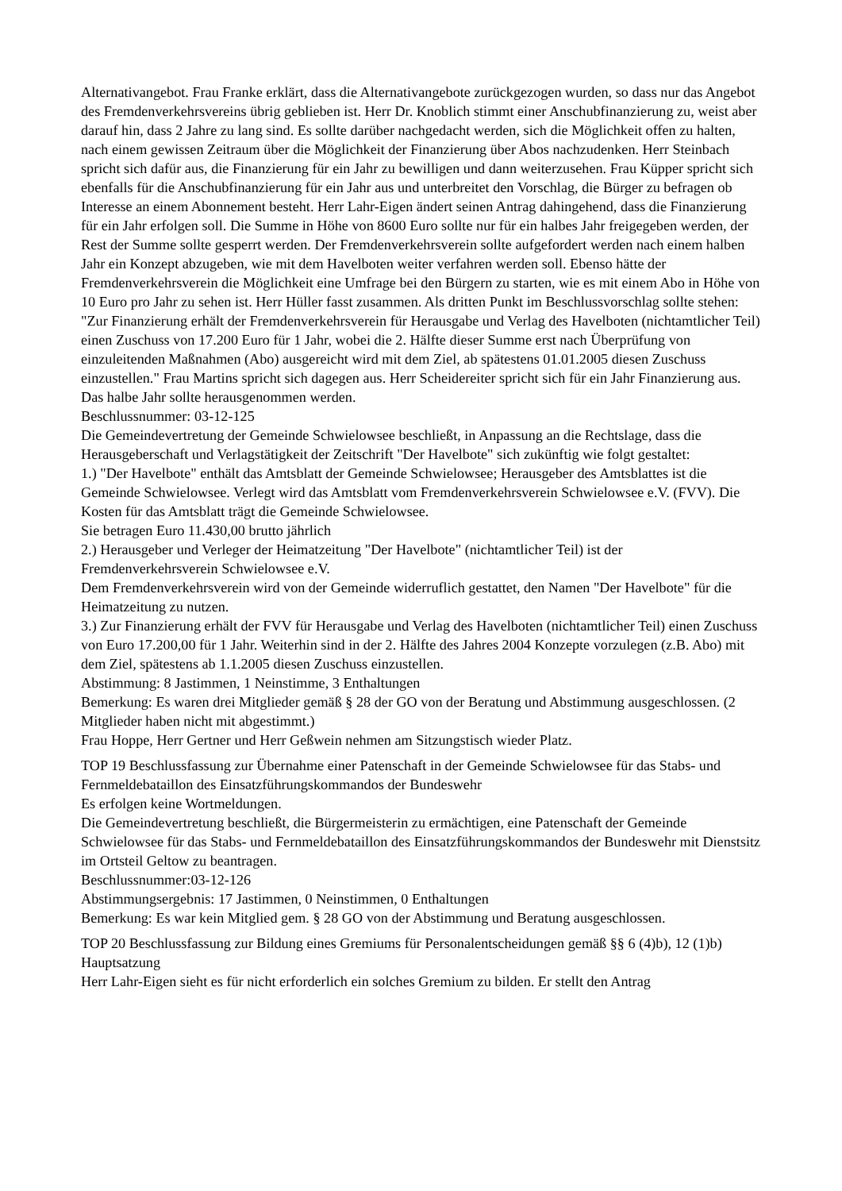Alternativangebot. Frau Franke erklärt, dass die Alternativangebote zurückgezogen wurden, so dass nur das Angebot des Fremdenverkehrsvereins übrig geblieben ist. Herr Dr. Knoblich stimmt einer Anschubfinanzierung zu, weist aber darauf hin, dass 2 Jahre zu lang sind. Es sollte darüber nachgedacht werden, sich die Möglichkeit offen zu halten, nach einem gewissen Zeitraum über die Möglichkeit der Finanzierung über Abos nachzudenken. Herr Steinbach spricht sich dafür aus, die Finanzierung für ein Jahr zu bewilligen und dann weiterzusehen. Frau Küpper spricht sich ebenfalls für die Anschubfinanzierung für ein Jahr aus und unterbreitet den Vorschlag, die Bürger zu befragen ob Interesse an einem Abonnement besteht. Herr Lahr-Eigen ändert seinen Antrag dahingehend, dass die Finanzierung für ein Jahr erfolgen soll. Die Summe in Höhe von 8600 Euro sollte nur für ein halbes Jahr freigegeben werden, der Rest der Summe sollte gesperrt werden. Der Fremdenverkehrsverein sollte aufgefordert werden nach einem halben Jahr ein Konzept abzugeben, wie mit dem Havelboten weiter verfahren werden soll. Ebenso hätte der Fremdenverkehrsverein die Möglichkeit eine Umfrage bei den Bürgern zu starten, wie es mit einem Abo in Höhe von 10 Euro pro Jahr zu sehen ist. Herr Hüller fasst zusammen. Als dritten Punkt im Beschlussvorschlag sollte stehen: "Zur Finanzierung erhält der Fremdenverkehrsverein für Herausgabe und Verlag des Havelboten (nichtamtlicher Teil) einen Zuschuss von 17.200 Euro für 1 Jahr, wobei die 2. Hälfte dieser Summe erst nach Überprüfung von einzuleitenden Maßnahmen (Abo) ausgereicht wird mit dem Ziel, ab spätestens 01.01.2005 diesen Zuschuss einzustellen." Frau Martins spricht sich dagegen aus. Herr Scheidereiter spricht sich für ein Jahr Finanzierung aus. Das halbe Jahr sollte herausgenommen werden.
Beschlussnummer: 03-12-125
Die Gemeindevertretung der Gemeinde Schwielowsee beschließt, in Anpassung an die Rechtslage, dass die Herausgeberschaft und Verlagstätigkeit der Zeitschrift "Der Havelbote" sich zukünftig wie folgt gestaltet:
1.) "Der Havelbote" enthält das Amtsblatt der Gemeinde Schwielowsee; Herausgeber des Amtsblattes ist die Gemeinde Schwielowsee. Verlegt wird das Amtsblatt vom Fremdenverkehrsverein Schwielowsee e.V. (FVV). Die Kosten für das Amtsblatt trägt die Gemeinde Schwielowsee.
Sie betragen Euro 11.430,00 brutto jährlich
2.) Herausgeber und Verleger der Heimatzeitung "Der Havelbote" (nichtamtlicher Teil) ist der Fremdenverkehrsverein Schwielowsee e.V.
Dem Fremdenverkehrsverein wird von der Gemeinde widerruflich gestattet, den Namen "Der Havelbote" für die Heimatzeitung zu nutzen.
3.) Zur Finanzierung erhält der FVV für Herausgabe und Verlag des Havelboten (nichtamtlicher Teil) einen Zuschuss von Euro 17.200,00 für 1 Jahr. Weiterhin sind in der 2. Hälfte des Jahres 2004 Konzepte vorzulegen (z.B. Abo) mit dem Ziel, spätestens ab 1.1.2005 diesen Zuschuss einzustellen.
Abstimmung: 8 Jastimmen, 1 Neinstimme, 3 Enthaltungen
Bemerkung: Es waren drei Mitglieder gemäß § 28 der GO von der Beratung und Abstimmung ausgeschlossen. (2 Mitglieder haben nicht mit abgestimmt.)
Frau Hoppe, Herr Gertner und Herr Geßwein nehmen am Sitzungstisch wieder Platz.
TOP 19 Beschlussfassung zur Übernahme einer Patenschaft in der Gemeinde Schwielowsee für das Stabs- und Fernmeldebataillon des Einsatzführungskommandos der Bundeswehr
Es erfolgen keine Wortmeldungen.
Die Gemeindevertretung beschließt, die Bürgermeisterin zu ermächtigen, eine Patenschaft der Gemeinde Schwielowsee für das Stabs- und Fernmeldebataillon des Einsatzführungskommandos der Bundeswehr mit Dienstsitz im Ortsteil Geltow zu beantragen.
Beschlussnummer:03-12-126
Abstimmungsergebnis: 17 Jastimmen, 0 Neinstimmen, 0 Enthaltungen
Bemerkung: Es war kein Mitglied gem. § 28 GO von der Abstimmung und Beratung ausgeschlossen.
TOP 20 Beschlussfassung zur Bildung eines Gremiums für Personalentscheidungen gemäß §§ 6 (4)b), 12 (1)b) Hauptsatzung
Herr Lahr-Eigen sieht es für nicht erforderlich ein solches Gremium zu bilden. Er stellt den Antrag